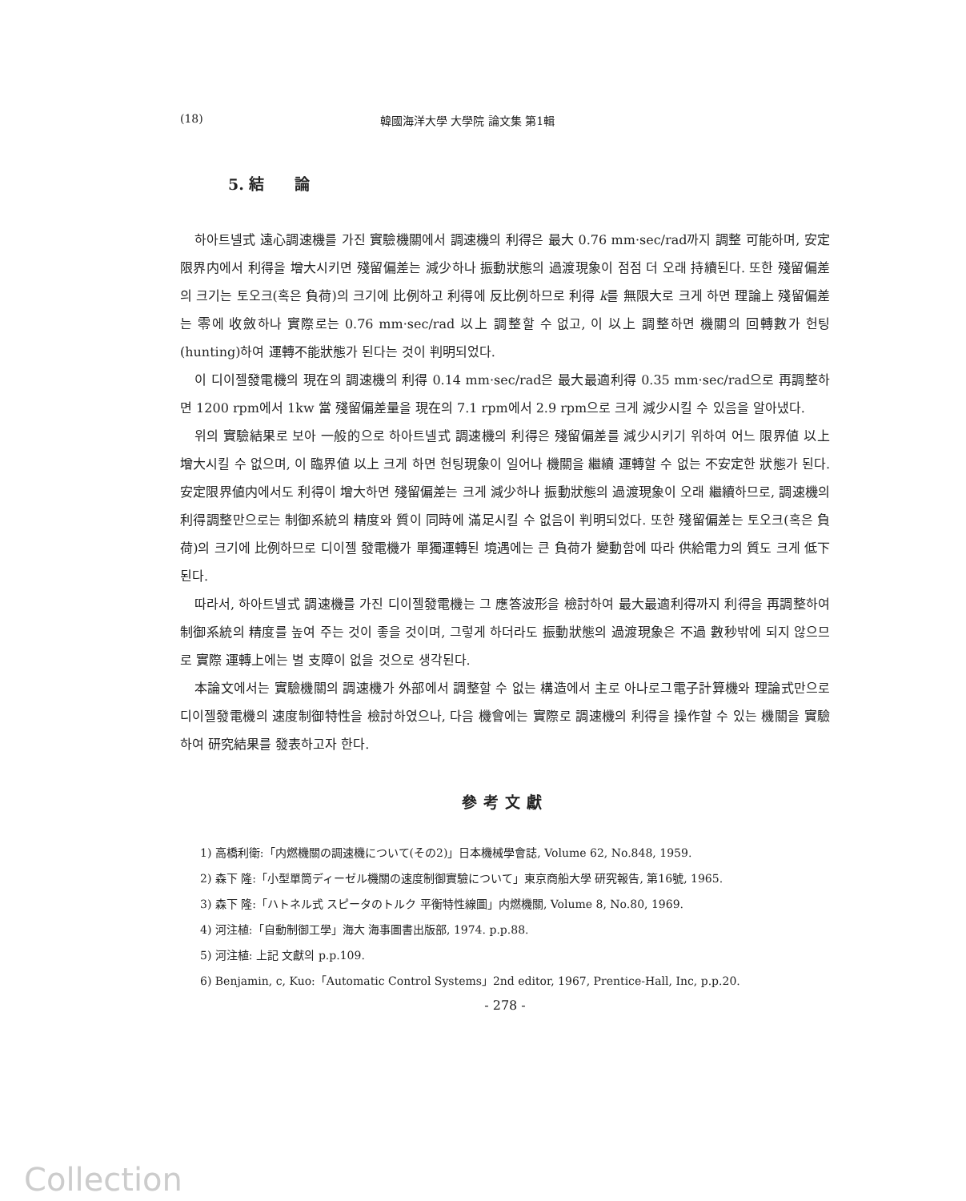(18) 韓國海洋大學 大學院 論文集 第1輯
5. 結　　論
하아트넬式 遠心調速機를 가진 實驗機關에서 調速機의 利得은 最大 0.76 mm·sec/rad까지 調整 可能하며, 安定限界内에서 利得을 增大시키면 殘留偏差는 減少하나 振動狀態의 過渡現象이 점점 더 오래 持續된다. 또한 殘留偏差의 크기는 토오크(혹은 負荷)의 크기에 比例하고 利得에 反比例하므로 利得 k를 無限大로 크게 하면 理論上 殘留偏差는 零에 收斂하나 實際로는 0.76 mm·sec/rad 以上 調整할 수 없고, 이 以上 調整하면 機關의 回轉數가 헌팅(hunting)하여 運轉不能狀態가 된다는 것이 判明되었다.
이 디이젤發電機의 現在의 調速機의 利得 0.14 mm·sec/rad은 最大最適利得 0.35 mm·sec/rad으로 再調整하면 1200 rpm에서 1kw 當 殘留偏差量을 現在의 7.1 rpm에서 2.9 rpm으로 크게 減少시킬 수 있음을 알아냈다.
위의 實驗結果로 보아 一般的으로 하아트넬式 調速機의 利得은 殘留偏差를 減少시키기 위하여 어느 限界値 以上 增大시킬 수 없으며, 이 臨界値 以上 크게 하면 헌팅現象이 일어나 機關을 繼續 運轉할 수 없는 不安定한 狀態가 된다. 安定限界値内에서도 利得이 增大하면 殘留偏差는 크게 減少하나 振動狀態의 過渡現象이 오래 繼續하므로, 調速機의 利得調整만으로는 制御系統의 精度와 質이 同時에 滿足시킬 수 없음이 判明되었다. 또한 殘留偏差는 토오크(혹은 負荷)의 크기에 比例하므로 디이젤 發電機가 單獨運轉된 境遇에는 큰 負荷가 變動함에 따라 供給電力의 質도 크게 低下된다.
따라서, 하아트넬式 調速機를 가진 디이젤發電機는 그 應答波形을 檢討하여 最大最適利得까지 利得을 再調整하여 制御系統의 精度를 높여 주는 것이 좋을 것이며, 그렇게 하더라도 振動狀態의 過渡現象은 不過 數秒밖에 되지 않으므로 實際 運轉上에는 별 支障이 없을 것으로 생각된다.
本論文에서는 實驗機關의 調速機가 外部에서 調整할 수 없는 構造에서 主로 아나로그電子計算機와 理論式만으로 디이젤發電機의 速度制御特性을 檢討하였으나, 다음 機會에는 實際로 調速機의 利得을 操作할 수 있는 機關을 實驗하여 研究結果를 發表하고자 한다.
參考文獻
1) 高橋利衛:「内燃機關の調速機について(その2)」日本機械學會誌, Volume 62, No.848, 1959.
2) 森下 隆:「小型單筒ディーゼル機關の速度制御實驗について」東京商船大學 研究報告, 第16號, 1965.
3) 森下 隆:「ハトネル式 スピータのトルク 平衡特性線圖」内燃機關, Volume 8, No.80, 1969.
4) 河注植:「自動制御工學」海大 海事圖書出版部, 1974. p.p.88.
5) 河注植: 上記 文獻의 p.p.109.
6) Benjamin, c, Kuo:「Automatic Control Systems」2nd editor, 1967, Prentice-Hall, Inc, p.p.20.
- 278 -
Collection